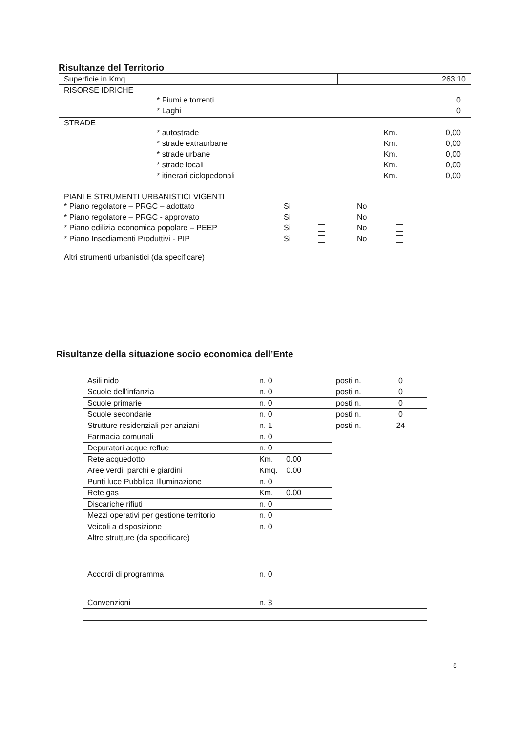Risultanze del Territorio
| Superficie in Kmq | 263,10 |
| RISORSE IDRICHE / * Fiumi e torrenti / 0 / / * Laghi / 0 / | |
| STRADE / * autostrade / Km. / 0,00 / / * strade extraurbane / Km. / 0,00 / / * strade urbane / Km. / 0,00 / / * strade locali / Km. / 0,00 / / * itinerari ciclopedonali / Km. / 0,00 / | |
| PIANI E STRUMENTI URBANISTICI VIGENTI / * Piano regolatore – PRGC – adottato / Si / / No / / / * Piano regolatore – PRGC - approvato / Si / / No / / / * Piano edilizia economica popolare – PEEP / Si / / No / / / * Piano Insediamenti Produttivi - PIP / Si / / No / / Altri strumenti urbanistici (da specificare) | |
Risultanze della situazione socio economica dell’Ente
| Asili nido | n. 0 | posti n. | 0 |
| Scuole dell’infanzia | n. 0 | posti n. | 0 |
| Scuole primarie | n. 0 | posti n. | 0 |
| Scuole secondarie | n. 0 | posti n. | 0 |
| Strutture residenziali per anziani | n. 1 | posti n. | 24 |
| Farmacia comunali | n. 0 | | |
| Depuratori acque reflue | n. 0 | | |
| Rete acquedotto | Km. 0.00 | | |
| Aree verdi, parchi e giardini | Kmq. 0.00 | | |
| Punti luce Pubblica Illuminazione | n. 0 | | |
| Rete gas | Km. 0.00 | | |
| Discariche rifiuti | n. 0 | | |
| Mezzi operativi per gestione territorio | n. 0 | | |
| Veicoli a disposizione | n. 0 | | |
| Altre strutture (da specificare) | | | |
| Accordi di programma | n. 0 | | |
| Convenzioni | n. 3 | | |
5